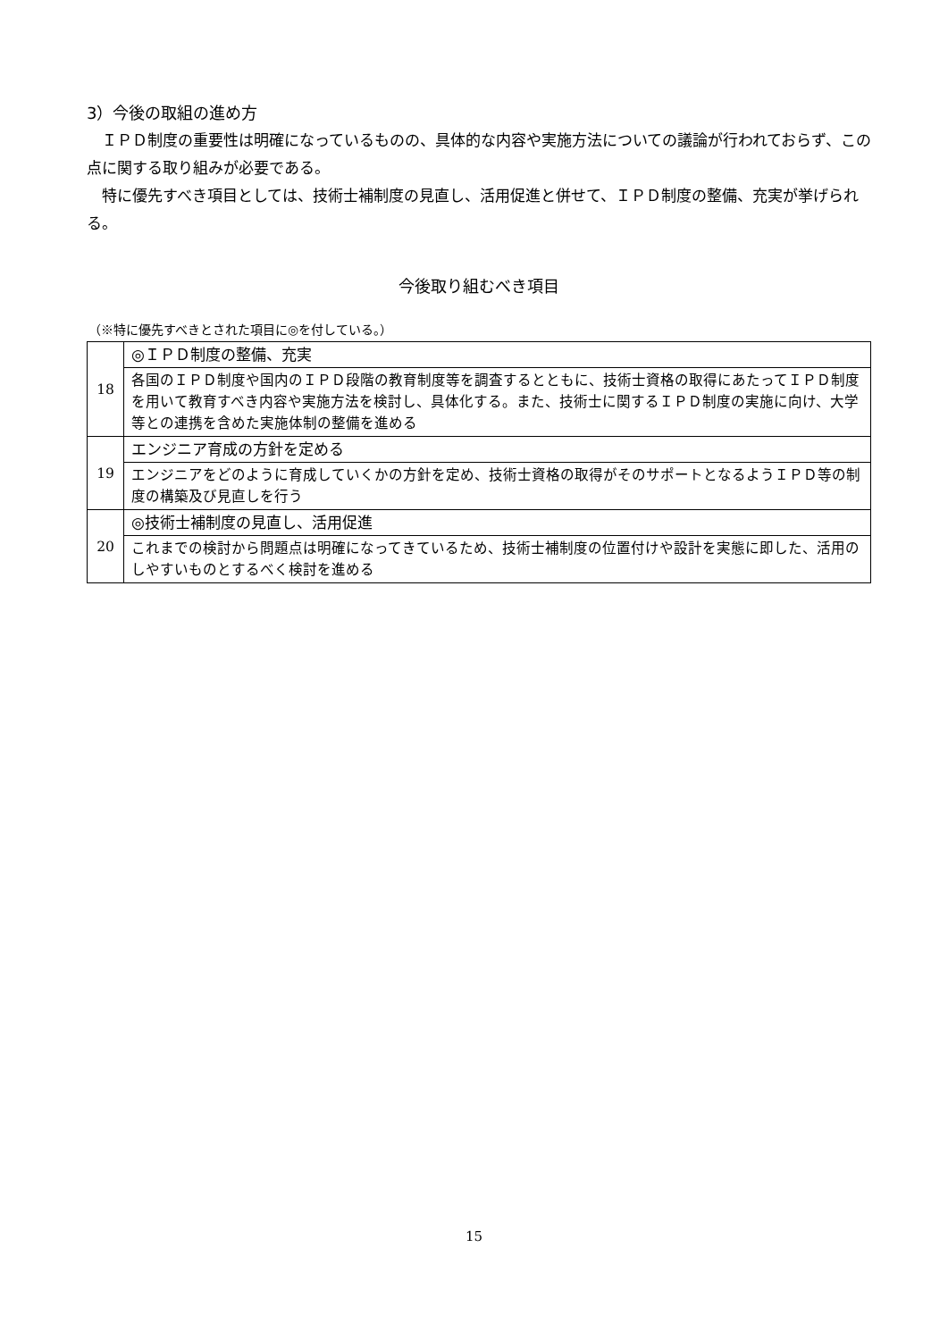3）今後の取組の進め方
ＩＰＤ制度の重要性は明確になっているものの、具体的な内容や実施方法についての議論が行われておらず、この点に関する取り組みが必要である。
特に優先すべき項目としては、技術士補制度の見直し、活用促進と併せて、ＩＰＤ制度の整備、充実が挙げられる。
今後取り組むべき項目
（※特に優先すべきとされた項目に◎を付している。）
| 18 | ◎ＩＰＤ制度の整備、充実 |
| | 各国のＩＰＤ制度や国内のＩＰＤ段階の教育制度等を調査するとともに、技術士資格の取得にあたってＩＰＤ制度を用いて教育すべき内容や実施方法を検討し、具体化する。また、技術士に関するＩＰＤ制度の実施に向け、大学等との連携を含めた実施体制の整備を進める |
| 19 | エンジニア育成の方針を定める |
| | エンジニアをどのように育成していくかの方針を定め、技術士資格の取得がそのサポートとなるようＩＰＤ等の制度の構築及び見直しを行う |
| 20 | ◎技術士補制度の見直し、活用促進 |
| | これまでの検討から問題点は明確になってきているため、技術士補制度の位置付けや設計を実態に即した、活用のしやすいものとするべく検討を進める |
15